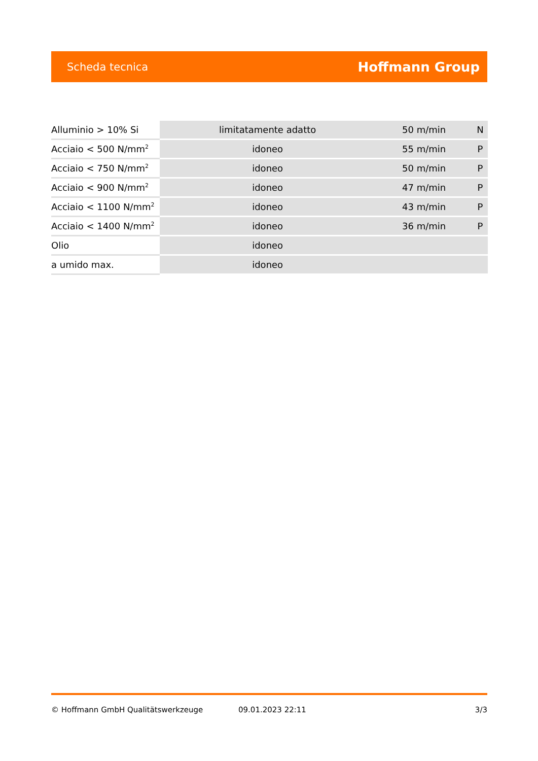Scheda tecnica Hoffmann Group
| Alluminio > 10% Si | limitatamente adatto | 50 m/min | N |
| Acciaio < 500 N/mm<sup>2</sup> | idoneo | 55 m/min | P |
| Acciaio < 750 N/mm<sup>2</sup> | idoneo | 50 m/min | P |
| Acciaio < 900 N/mm<sup>2</sup> | idoneo | 47 m/min | P |
| Acciaio < 1100 N/mm<sup>2</sup> | idoneo | 43 m/min | P |
| Acciaio < 1400 N/mm<sup>2</sup> | idoneo | 36 m/min | P |
| Olio | idoneo | | |
| a umido max. | idoneo | | |
© Hoffmann GmbH Qualitätswerkzeuge 09.01.2023 22:11 3/3